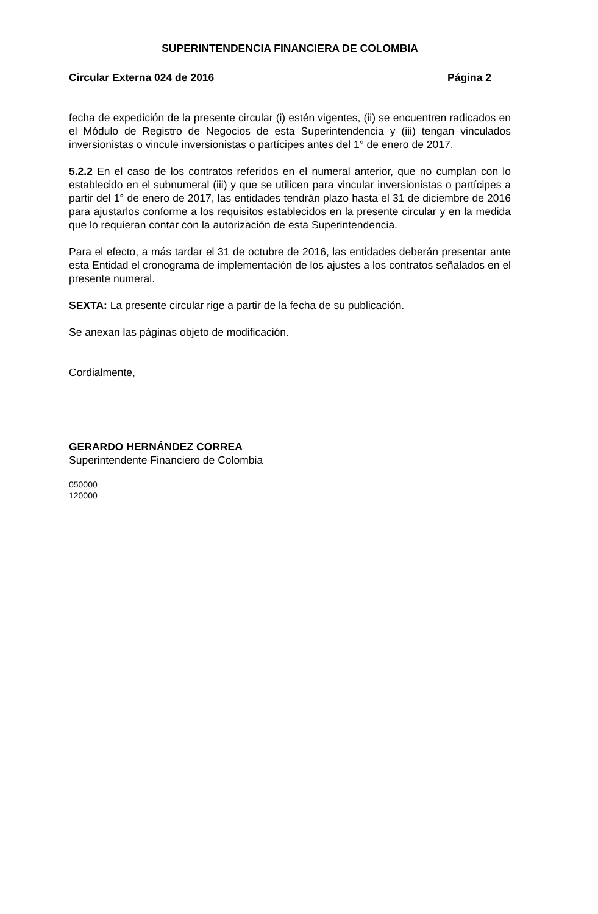SUPERINTENDENCIA FINANCIERA DE COLOMBIA
Circular Externa 024 de 2016 Página 2
fecha de expedición de la presente circular (i) estén vigentes, (ii) se encuentren radicados en el Módulo de Registro de Negocios de esta Superintendencia y (iii) tengan vinculados inversionistas o vincule inversionistas o partícipes antes del 1° de enero de 2017.
5.2.2 En el caso de los contratos referidos en el numeral anterior, que no cumplan con lo establecido en el subnumeral (iii) y que se utilicen para vincular inversionistas o partícipes a partir del 1° de enero de 2017, las entidades tendrán plazo hasta el 31 de diciembre de 2016 para ajustarlos conforme a los requisitos establecidos en la presente circular y en la medida que lo requieran contar con la autorización de esta Superintendencia.
Para el efecto, a más tardar el 31 de octubre de 2016, las entidades deberán presentar ante esta Entidad el cronograma de implementación de los ajustes a los contratos señalados en el presente numeral.
SEXTA: La presente circular rige a partir de la fecha de su publicación.
Se anexan las páginas objeto de modificación.
Cordialmente,
GERARDO HERNÁNDEZ CORREA
Superintendente Financiero de Colombia
050000
120000